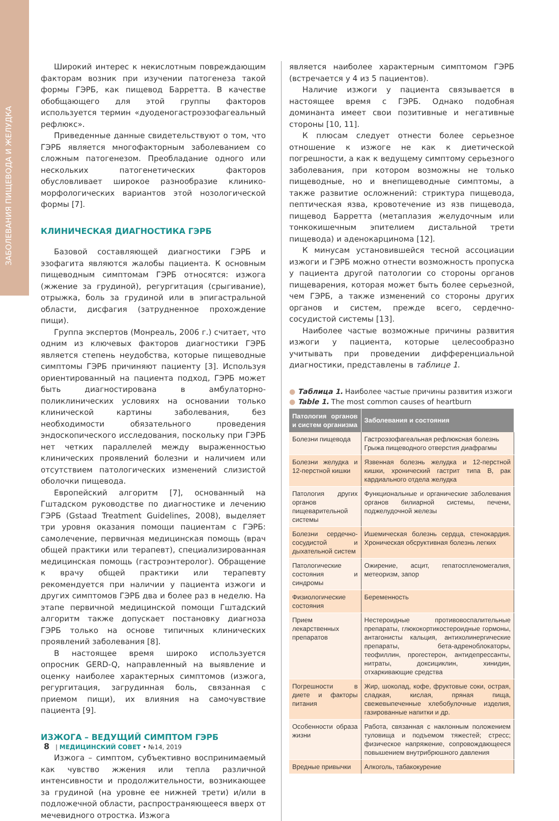ЗАБОЛЕВАНИЯ ПИЩЕВОДА И ЖЕЛУДКА
Широкий интерес к некислотным повреждающим факторам возник при изучении патогенеза такой формы ГЭРБ, как пищевод Барретта. В качестве обобщающего для этой группы факторов используется термин «дуоденогастроэзофагеальный рефлюкс».
Приведенные данные свидетельствуют о том, что ГЭРБ является многофакторным заболеванием со сложным патогенезом. Преобладание одного или нескольких патогенетических факторов обусловливает широкое разнообразие клинико-морфологических вариантов этой нозологической формы [7].
КЛИНИЧЕСКАЯ ДИАГНОСТИКА ГЭРБ
Базовой составляющей диагностики ГЭРБ и эзофагита являются жалобы пациента. К основным пищеводным симптомам ГЭРБ относятся: изжога (жжение за грудиной), регургитация (срыгивание), отрыжка, боль за грудиной или в эпигастральной области, дисфагия (затрудненное прохождение пищи).
Группа экспертов (Монреаль, 2006 г.) считает, что одним из ключевых факторов диагностики ГЭРБ является степень неудобства, которые пищеводные симптомы ГЭРБ причиняют пациенту [3]. Используя ориентированный на пациента подход, ГЭРБ может быть диагностирована в амбулаторно-поликлинических условиях на основании только клинической картины заболевания, без необходимости обязательного проведения эндоскопического исследования, поскольку при ГЭРБ нет четких параллелей между выраженностью клинических проявлений болезни и наличием или отсутствием патологических изменений слизистой оболочки пищевода.
Европейский алгоритм [7], основанный на Гштадском руководстве по диагностике и лечению ГЭРБ (Gstaad Treatment Guidelines, 2008), выделяет три уровня оказания помощи пациентам с ГЭРБ: самолечение, первичная медицинская помощь (врач общей практики или терапевт), специализированная медицинская помощь (гастроэнтеролог). Обращение к врачу общей практики или терапевту рекомендуется при наличии у пациента изжоги и других симптомов ГЭРБ два и более раз в неделю. На этапе первичной медицинской помощи Гштадский алгоритм также допускает постановку диагноза ГЭРБ только на основе типичных клинических проявлений заболевания [8].
В настоящее время широко используется опросник GERD-Q, направленный на выявление и оценку наиболее характерных симптомов (изжога, регургитация, загрудинная боль, связанная с приемом пищи), их влияния на самочувствие пациента [9].
ИЗЖОГА – ВЕДУЩИЙ СИМПТОМ ГЭРБ
Изжога – симптом, субъективно воспринимаемый как чувство жжения или тепла различной интенсивности и продолжительности, возникающее за грудиной (на уровне ее нижней трети) и/или в подложечной области, распространяющееся вверх от мечевидного отростка. Изжога
является наиболее характерным симптомом ГЭРБ (встречается у 4 из 5 пациентов).
Наличие изжоги у пациента связывается в настоящее время с ГЭРБ. Однако подобная доминанта имеет свои позитивные и негативные стороны [10, 11].
К плюсам следует отнести более серьезное отношение к изжоге не как к диетической погрешности, а как к ведущему симптому серьезного заболевания, при котором возможны не только пищеводные, но и внепищеводные симптомы, а также развитие осложнений: стриктура пищевода, пептическая язва, кровотечение из язв пищевода, пищевод Барретта (метаплазия желудочным или тонкокишечным эпителием дистальной трети пищевода) и аденокарцинома [12].
К минусам установившейся тесной ассоциации изжоги и ГЭРБ можно отнести возможность пропуска у пациента другой патологии со стороны органов пищеварения, которая может быть более серьезной, чем ГЭРБ, а также изменений со стороны других органов и систем, прежде всего, сердечно-сосудистой системы [13].
Наиболее частые возможные причины развития изжоги у пациента, которые целесообразно учитывать при проведении дифференциальной диагностики, представлены в таблице 1.
● Таблица 1. Наиболее частые причины развития изжоги
● Table 1. The most common causes of heartburn
| Патология органов и систем организма | Заболевания и состояния |
| --- | --- |
| Болезни пищевода | Гастроэзофагеальная рефлюксная болезнь Грыжа пищеводного отверстия диафрагмы |
| Болезни желудка и 12-перстной кишки | Язвенная болезнь желудка и 12-перстной кишки, хронический гастрит типа В, рак кардиального отдела желудка |
| Патология других органов пищеварительной системы | Функциональные и органические заболевания органов билиарной системы, печени, поджелудочной железы |
| Болезни сердечно-сосудистой и дыхательной систем | Ишемическая болезнь сердца, стенокардия. Хроническая обсруктивная болезнь легких |
| Патологические состояния и синдромы | Ожирение, асцит, гепатоспленомегалия, метеоризм, запор |
| Физиологические состояния | Беременность |
| Прием лекарственных препаратов | Нестероидные противовоспалительные препараты, глюкокортикостероидные гормоны, антагонисты кальция, антихолинергические препараты, бета-адреноблокаторы, теофиллин, прогестерон, антидепрессанты, нитраты, доксициклин, хинидин, отхаркивающие средства |
| Погрешности в диете и факторы питания | Жир, шоколад, кофе, фруктовые соки, острая, сладкая, кислая, пряная пища, свежевыпеченные хлебобулочные изделия, газированные напитки и др. |
| Особенности образа жизни | Работа, связанная с наклонным положением туловища и подъемом тяжестей; стресс; физическое напряжение, сопровождающееся повышением внутрибрюшного давления |
| Вредные привычки | Алкоголь, табакокурение |
8 | МЕДИЦИНСКИЙ СОВЕТ • №14, 2019